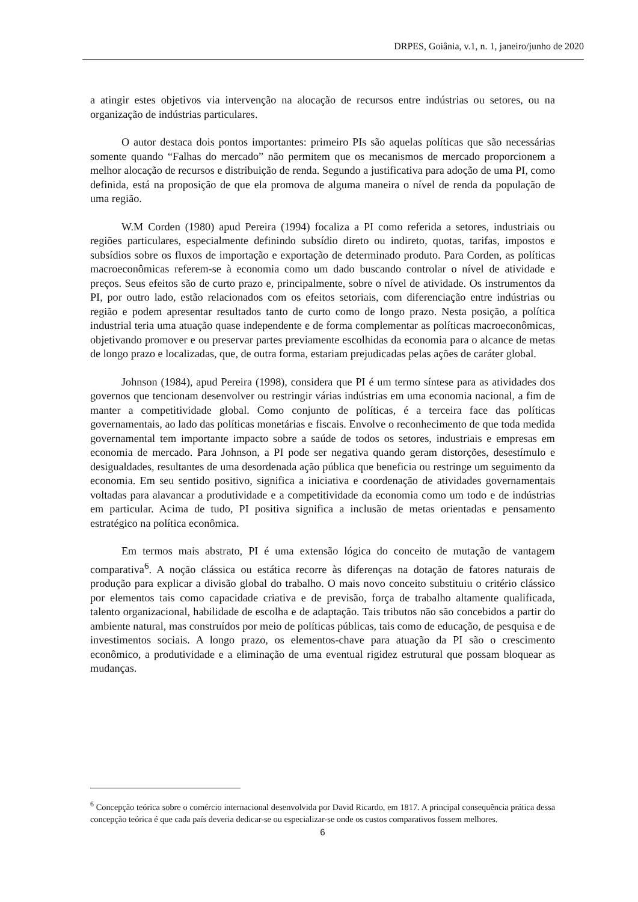DRPES, Goiânia, v.1, n. 1, janeiro/junho de 2020
a atingir estes objetivos via intervenção na alocação de recursos entre indústrias ou setores, ou na organização de indústrias particulares.
O autor destaca dois pontos importantes: primeiro PIs são aquelas políticas que são necessárias somente quando “Falhas do mercado” não permitem que os mecanismos de mercado proporcionem a melhor alocação de recursos e distribuição de renda. Segundo a justificativa para adoção de uma PI, como definida, está na proposição de que ela promova de alguma maneira o nível de renda da população de uma região.
W.M Corden (1980) apud Pereira (1994) focaliza a PI como referida a setores, industriais ou regiões particulares, especialmente definindo subsídio direto ou indireto, quotas, tarifas, impostos e subsídios sobre os fluxos de importação e exportação de determinado produto. Para Corden, as políticas macroeconômicas referem-se à economia como um dado buscando controlar o nível de atividade e preços. Seus efeitos são de curto prazo e, principalmente, sobre o nível de atividade. Os instrumentos da PI, por outro lado, estão relacionados com os efeitos setoriais, com diferenciação entre indústrias ou região e podem apresentar resultados tanto de curto como de longo prazo. Nesta posição, a política industrial teria uma atuação quase independente e de forma complementar as políticas macroeconômicas, objetivando promover e ou preservar partes previamente escolhidas da economia para o alcance de metas de longo prazo e localizadas, que, de outra forma, estariam prejudicadas pelas ações de caráter global.
Johnson (1984), apud Pereira (1998), considera que PI é um termo síntese para as atividades dos governos que tencionam desenvolver ou restringir várias indústrias em uma economia nacional, a fim de manter a competitividade global. Como conjunto de políticas, é a terceira face das políticas governamentais, ao lado das políticas monetárias e fiscais. Envolve o reconhecimento de que toda medida governamental tem importante impacto sobre a saúde de todos os setores, industriais e empresas em economia de mercado. Para Johnson, a PI pode ser negativa quando geram distorções, desestímulo e desigualdades, resultantes de uma desordenada ação pública que beneficia ou restringe um seguimento da economia. Em seu sentido positivo, significa a iniciativa e coordenação de atividades governamentais voltadas para alavancar a produtividade e a competitividade da economia como um todo e de indústrias em particular. Acima de tudo, PI positiva significa a inclusão de metas orientadas e pensamento estratégico na política econômica.
Em termos mais abstrato, PI é uma extensão lógica do conceito de mutação de vantagem comparativa<sup>6</sup>. A noção clássica ou estática recorre às diferenças na dotação de fatores naturais de produção para explicar a divisão global do trabalho. O mais novo conceito substituiu o critério clássico por elementos tais como capacidade criativa e de previsão, força de trabalho altamente qualificada, talento organizacional, habilidade de escolha e de adaptação. Tais tributos não são concebidos a partir do ambiente natural, mas construídos por meio de políticas públicas, tais como de educação, de pesquisa e de investimentos sociais. A longo prazo, os elementos-chave para atuação da PI são o crescimento econômico, a produtividade e a eliminação de uma eventual rigidez estrutural que possam bloquear as mudanças.
<sup>6</sup> Concepção teórica sobre o comércio internacional desenvolvida por David Ricardo, em 1817. A principal consequência prática dessa concepção teórica é que cada país deveria dedicar-se ou especializar-se onde os custos comparativos fossem melhores.
6